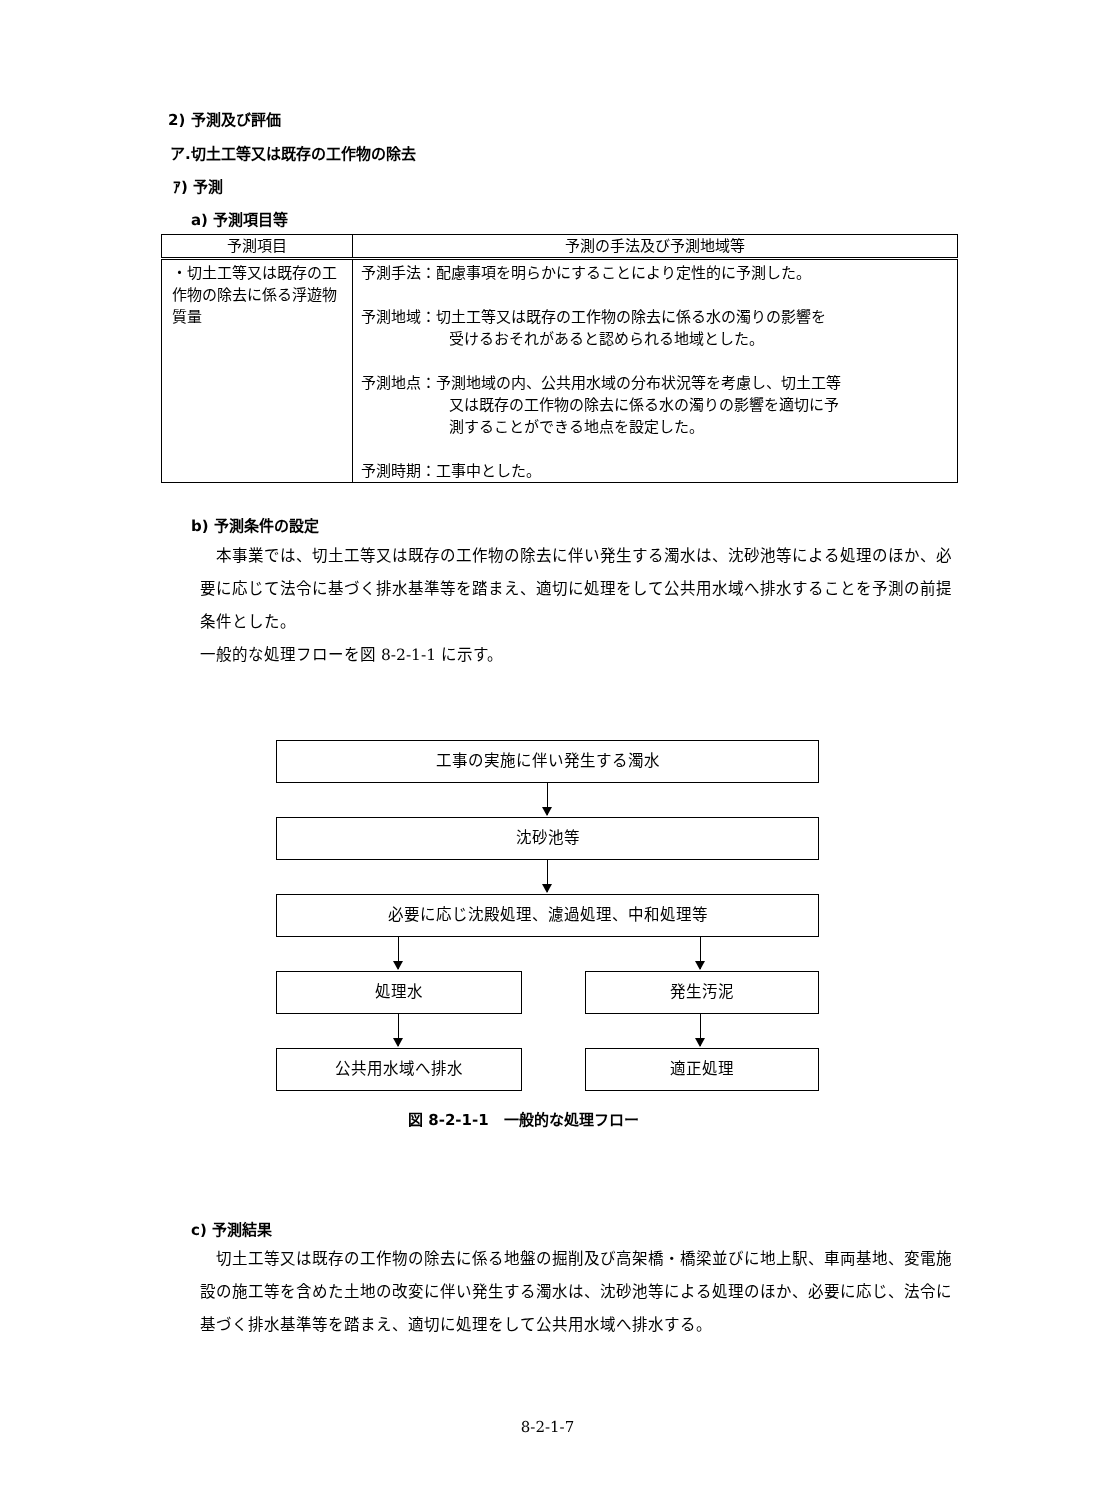2) 予測及び評価
ア.切土工等又は既存の工作物の除去
ｱ) 予測
a) 予測項目等
| 予測項目 | 予測の手法及び予測地域等 |
| --- | --- |
| ・切土工等又は既存の工作物の除去に係る浮遊物質量 | 予測手法：配慮事項を明らかにすることにより定性的に予測した。 予測地域：切土工等又は既存の工作物の除去に係る水の濁りの影響を 受けるおそれがあると認められる地域とした。 予測地点：予測地域の内、公共用水域の分布状況等を考慮し、切土工等 又は既存の工作物の除去に係る水の濁りの影響を適切に予 測することができる地点を設定した。 予測時期：工事中とした。 |
b) 予測条件の設定
本事業では、切土工等又は既存の工作物の除去に伴い発生する濁水は、沈砂池等による処理のほか、必要に応じて法令に基づく排水基準等を踏まえ、適切に処理をして公共用水域へ排水することを予測の前提条件とした。
一般的な処理フローを図 8-2-1-1 に示す。
工事の実施に伴い発生する濁水
沈砂池等
必要に応じ沈殿処理、濾過処理、中和処理等
処理水 発生汚泥
公共用水域へ排水 適正処理
図 8-2-1-1　一般的な処理フロー
c) 予測結果
切土工等又は既存の工作物の除去に係る地盤の掘削及び高架橋・橋梁並びに地上駅、車両基地、変電施設の施工等を含めた土地の改変に伴い発生する濁水は、沈砂池等による処理のほか、必要に応じ、法令に基づく排水基準等を踏まえ、適切に処理をして公共用水域へ排水する。
8-2-1-7